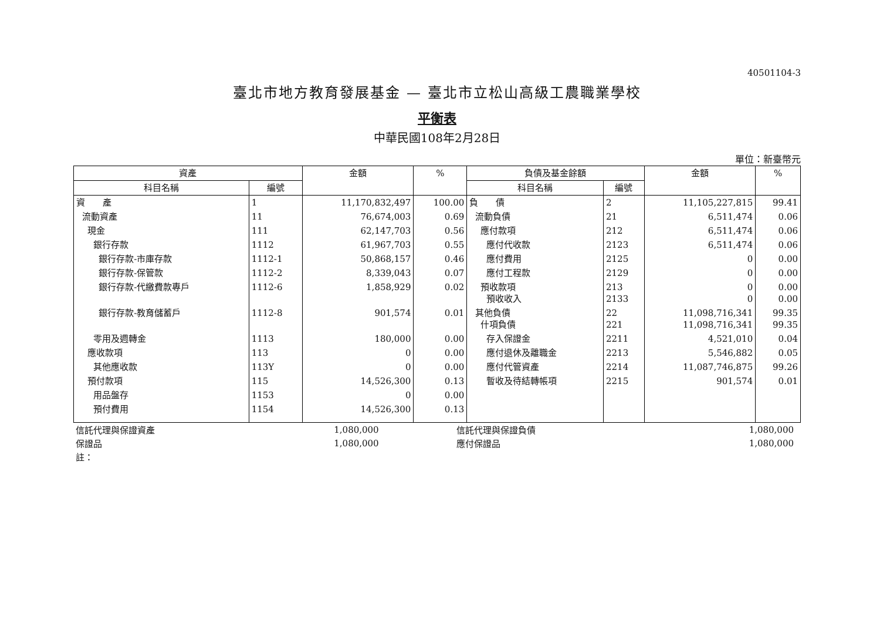40501104-3
臺北市地方教育發展基金 — 臺北市立松山高級工農職業學校
平衡表
中華民國108年2月28日
單位：新臺幣元
| 資產 | | 金額 | % | 負債及基金餘額 | | 金額 | % |
| --- | --- | --- | --- | --- | --- | --- | --- |
| 科目名稱 | 編號 | | | 科目名稱 | 編號 | | |
| 資 產 | 1 | 11,170,832,497 | 100.00 | 負 債 | 2 | 11,105,227,815 | 99.41 |
| 流動資產 | 11 | 76,674,003 | 0.69 | 流動負債 | 21 | 6,511,474 | 0.06 |
| 現金 | 111 | 62,147,703 | 0.56 | 應付款項 | 212 | 6,511,474 | 0.06 |
| 銀行存款 | 1112 | 61,967,703 | 0.55 | 應付代收款 | 2123 | 6,511,474 | 0.06 |
| 銀行存款-市庫存款 | 1112-1 | 50,868,157 | 0.46 | 應付費用 | 2125 | 0 | 0.00 |
| 銀行存款-保管款 | 1112-2 | 8,339,043 | 0.07 | 應付工程款 | 2129 | 0 | 0.00 |
| 銀行存款-代繳費款專戶 | 1112-6 | 1,858,929 | 0.02 | 預收款項 預收收入 | 213 2133 | 0 0 | 0.00 0.00 |
| 銀行存款-教育儲蓄戶 | 1112-8 | 901,574 | 0.01 | 其他負債 什項負債 | 22 221 | 11,098,716,341 11,098,716,341 | 99.35 99.35 |
| 零用及週轉金 | 1113 | 180,000 | 0.00 | 存入保證金 | 2211 | 4,521,010 | 0.04 |
| 應收款項 | 113 | 0 | 0.00 | 應付退休及離職金 | 2213 | 5,546,882 | 0.05 |
| 其他應收款 | 113Y | 0 | 0.00 | 應付代管資產 | 2214 | 11,087,746,875 | 99.26 |
| 預付款項 | 115 | 14,526,300 | 0.13 | 暫收及待結轉帳項 | 2215 | 901,574 | 0.01 |
| 用品盤存 | 1153 | 0 | 0.00 | | | | |
| 預付費用 | 1154 | 14,526,300 | 0.13 | | | | |
| 信託代理與保證資產 | 1,080,000 | | 信託代理與保證負債 | 1,080,000 | |
| 保證品 | 1,080,000 | | 應付保證品 | 1,080,000 | |
| 註： | | | | | |